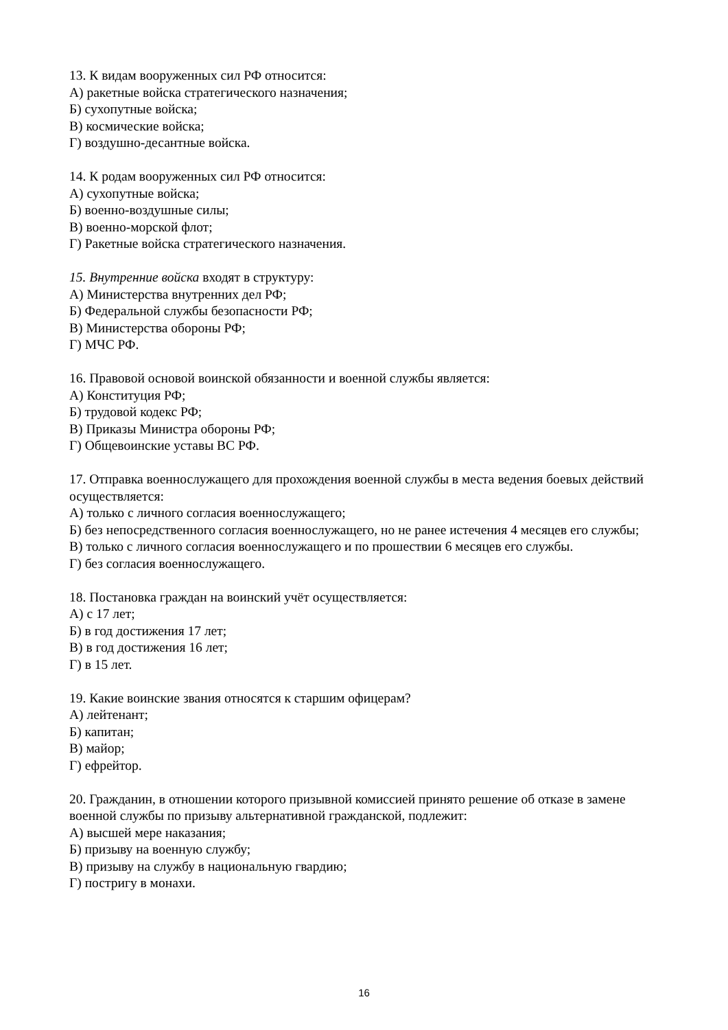13. К видам вооруженных сил РФ относится:
А) ракетные войска стратегического назначения;
Б) сухопутные войска;
В) космические войска;
Г) воздушно-десантные войска.
14. К родам вооруженных сил РФ относится:
А) сухопутные войска;
Б) военно-воздушные силы;
В) военно-морской флот;
Г) Ракетные войска стратегического назначения.
15. Внутренние войска входят в структуру:
А) Министерства внутренних дел РФ;
Б) Федеральной службы безопасности РФ;
В) Министерства обороны РФ;
Г) МЧС РФ.
16. Правовой основой воинской обязанности и военной службы является:
А) Конституция РФ;
Б) трудовой кодекс РФ;
В) Приказы Министра обороны РФ;
Г) Общевоинские уставы ВС РФ.
17. Отправка военнослужащего для прохождения военной службы в места ведения боевых действий осуществляется:
А) только с личного согласия военнослужащего;
Б) без непосредственного согласия военнослужащего, но не ранее истечения 4 месяцев его службы;
В) только с личного согласия военнослужащего и по прошествии 6 месяцев его службы.
Г) без согласия военнослужащего.
18. Постановка граждан на воинский учёт осуществляется:
А) с 17 лет;
Б) в год достижения 17 лет;
В) в год достижения 16 лет;
Г) в 15 лет.
19. Какие воинские звания относятся к старшим офицерам?
А) лейтенант;
Б) капитан;
В) майор;
Г) ефрейтор.
20. Гражданин, в отношении которого призывной комиссией принято решение об отказе в замене военной службы по призыву альтернативной гражданской, подлежит:
А) высшей мере наказания;
Б) призыву на военную службу;
В) призыву на службу в национальную гвардию;
Г) постригу в монахи.
16